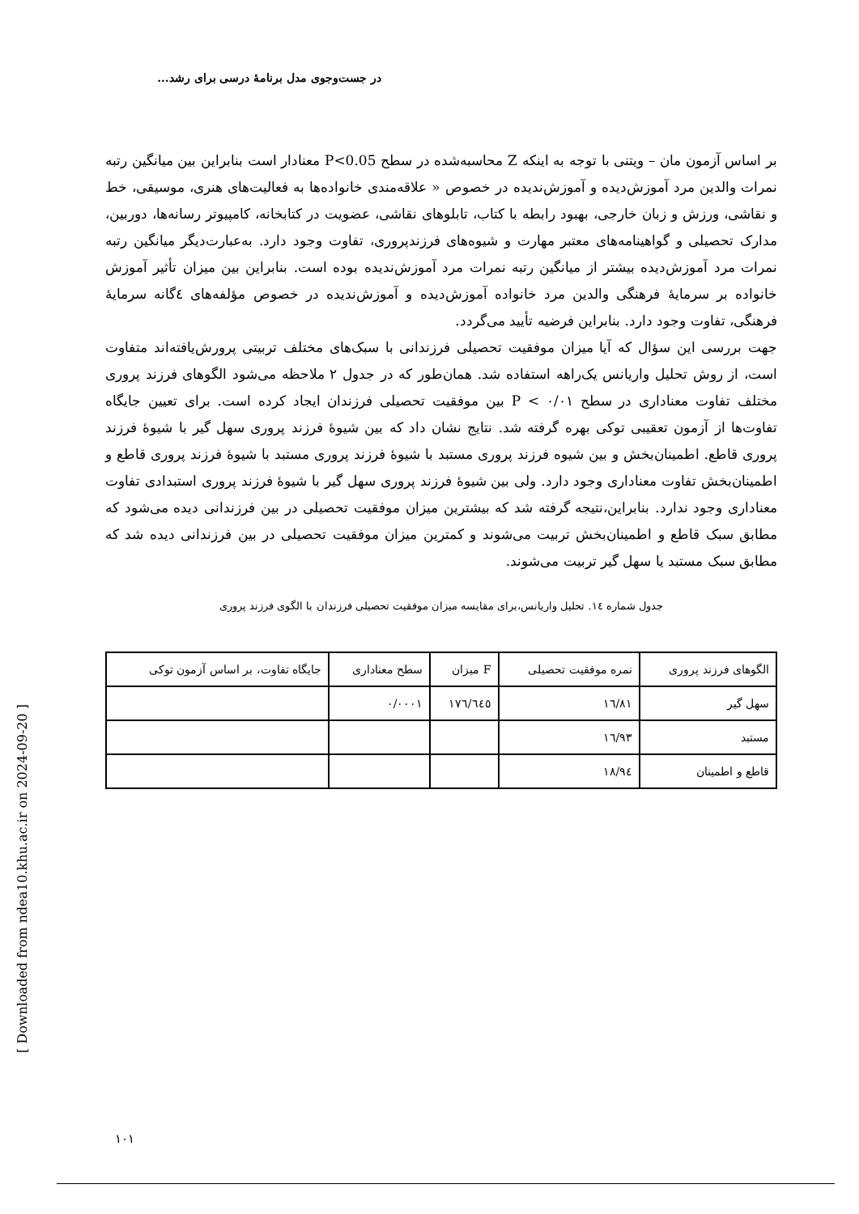در جست‌وجوی مدل برنامهٔ درسی برای رشد...
بر اساس آزمون مان – ویتنی با توجه به اینکه Z محاسبه‌شده در سطح P<0.05 معنادار است بنابراین بین میانگین رتبه نمرات والدین مرد آموزش‌دیده و آموزش‌ندیده در خصوص « علاقه‌مندی خانواده‌ها به فعالیت‌های هنری، موسیقی، خط و نقاشی، ورزش و زبان خارجی، بهبود رابطه با کتاب، تابلوهای نقاشی، عضویت در کتابخانه، کامپیوتر رسانه‌ها، دوربین، مدارک تحصیلی و گواهینامه‌های معتبر مهارت و شیوه‌های فرزندپروری، تفاوت وجود دارد. به‌عبارت‌دیگر میانگین رتبه نمرات مرد آموزش‌دیده بیشتر از میانگین رتبه نمرات مرد آموزش‌ندیده بوده است. بنابراین بین میزان تأثیر آموزش خانواده بر سرمایهٔ فرهنگی والدین مرد خانواده آموزش‌دیده و آموزش‌ندیده در خصوص مؤلفه‌های ٤گانه سرمایهٔ فرهنگی، تفاوت وجود دارد. بنابراین فرضیه تأیید می‌گردد.
جهت بررسی این سؤال که آیا میزان موفقیت تحصیلی فرزندانی با سبک‌های مختلف تربیتی پرورش‌یافته‌اند متفاوت است، از روش تحلیل واریانس یک‌راهه استفاده شد. همان‌طور که در جدول ۲ ملاحظه می‌شود الگوهای فرزند پروری مختلف تفاوت معناداری در سطح P < ۰/۰۱ بین موفقیت تحصیلی فرزندان ایجاد کرده است. برای تعیین جایگاه تفاوت‌ها از آزمون تعقیبی توکی بهره گرفته شد. نتایج نشان داد که بین شیوهٔ فرزند پروری سهل گیر با شیوهٔ فرزند پروری قاطع. اطمینان‌بخش و بین شیوه فرزند پروری مستبد با شیوهٔ فرزند پروری مستبد با شیوهٔ فرزند پروری قاطع و اطمینان‌بخش تفاوت معناداری وجود دارد. ولی بین شیوهٔ فرزند پروری سهل گیر با شیوهٔ فرزند پروری استبدادی تفاوت معناداری وجود ندارد. بنابراین،نتیجه گرفته شد که بیشترین میزان موفقیت تحصیلی در بین فرزندانی دیده می‌شود که مطابق سبک قاطع و اطمینان‌بخش تربیت می‌شوند و کمترین میزان موفقیت تحصیلی در بین فرزندانی دیده شد که مطابق سبک مستبد یا سهل گیر تربیت می‌شوند.
جدول شماره ١٤. تحلیل واریانس،برای مقایسه میزان موفقیت تحصیلی فرزندان با الگوی فرزند پروری
| الگوهای فرزند پروری | نمره موفقیت تحصیلی | F میزان | سطح معناداری | جایگاه تفاوت، بر اساس آزمون توکی |
| سهل گیر | ١٦/٨١ | ١٧٦/٦٤٥ | ٠/٠٠٠١ | |
| مستبد | ١٦/٩٣ | | | |
| قاطع و اطمینان | ١٨/٩٤ | | | |
[ Downloaded from ndea10.khu.ac.ir on 2024-09-20 ]
١٠١